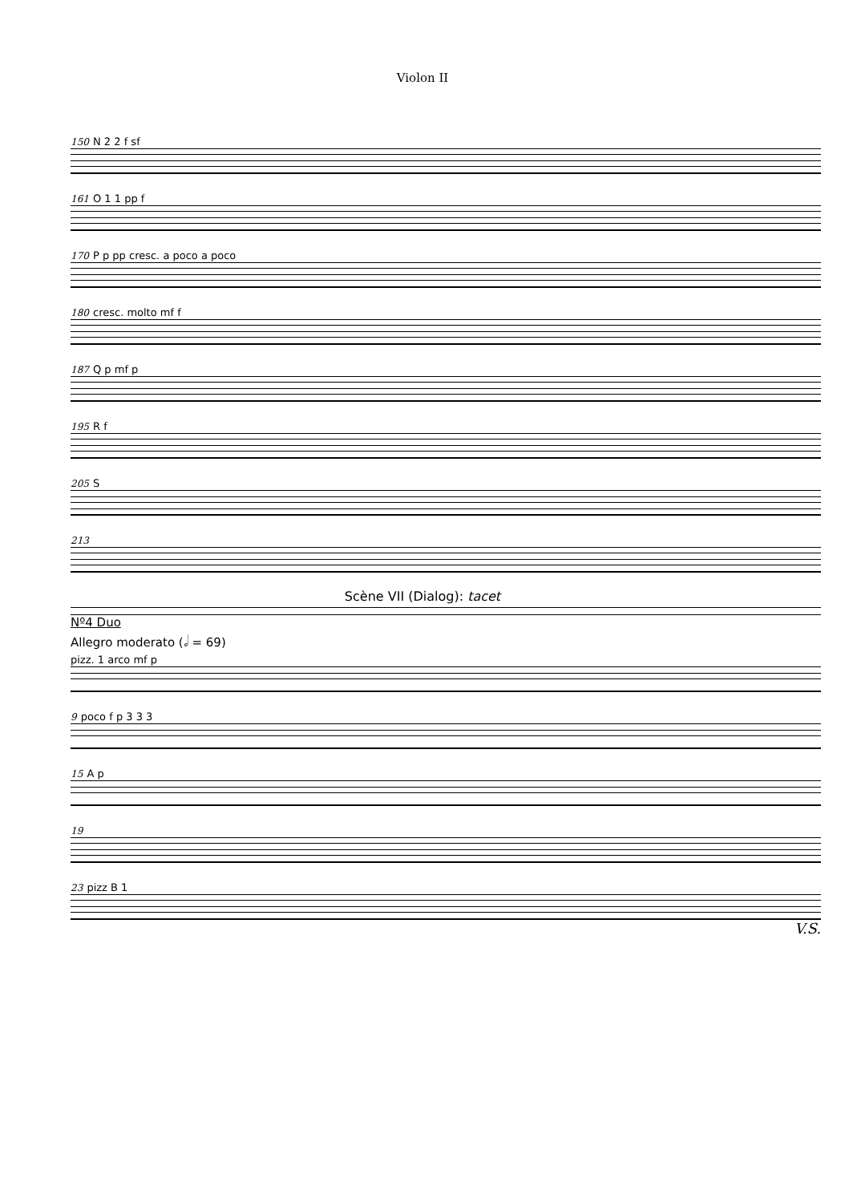Violon II
150 N 2 2 f sf
161 O 1 1 pp f
170 P p pp cresc. a poco a poco
180 cresc. molto mf f
187 Q p mf p
195 R f
205 S
213
Scène VII (Dialog): tacet
Nº4 Duo
Allegro moderato (𝅗𝅥 = 69)
pizz. 1 arco mf p
9 poco f p 3 3 3
15 A p
19
23 pizz B 1
V.S.